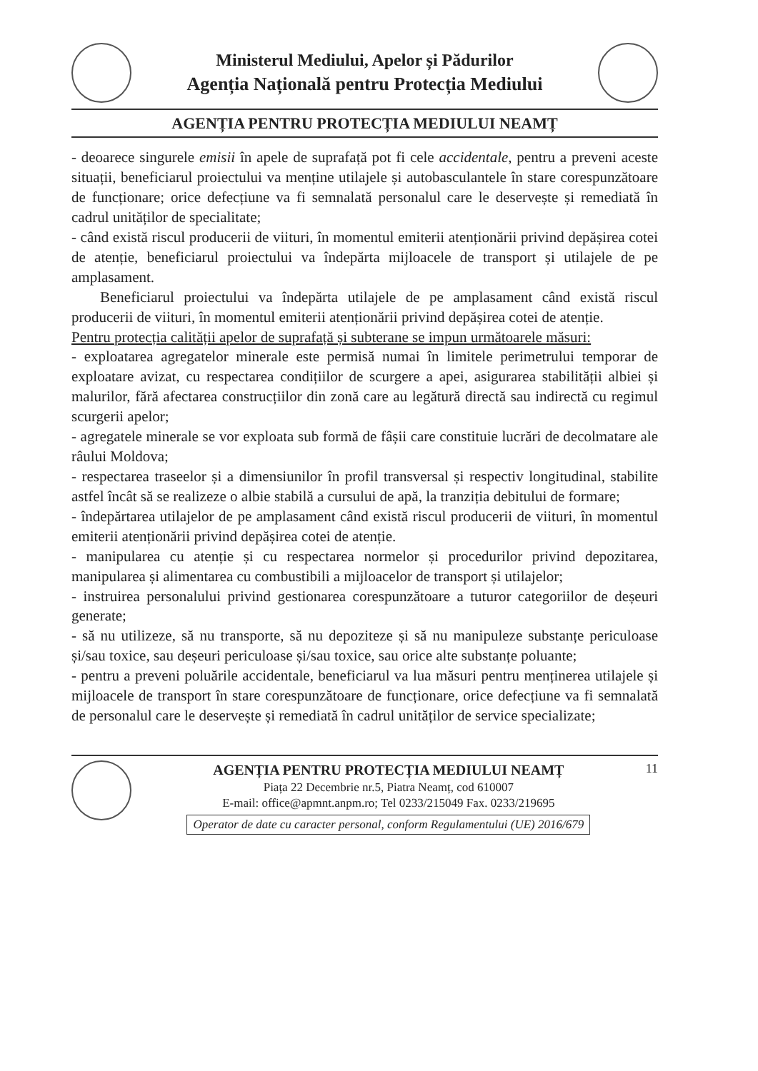Ministerul Mediului, Apelor și Pădurilor
Agenția Națională pentru Protecția Mediului
AGENȚIA PENTRU PROTECȚIA MEDIULUI NEAMȚ
- deoarece singurele emisii în apele de suprafață pot fi cele accidentale, pentru a preveni aceste situații, beneficiarul proiectului va menține utilajele și autobasculantele în stare corespunzătoare de funcționare; orice defecțiune va fi semnalată personalul care le deservește și remediată în cadrul unităților de specialitate;
- când există riscul producerii de viituri, în momentul emiterii atenționării privind depășirea cotei de atenție, beneficiarul proiectului va îndepărta mijloacele de transport și utilajele de pe amplasament.
Beneficiarul proiectului va îndepărta utilajele de pe amplasament când există riscul producerii de viituri, în momentul emiterii atenționării privind depășirea cotei de atenție.
Pentru protecția calității apelor de suprafață și subterane se impun următoarele măsuri:
- exploatarea agregatelor minerale este permisă numai în limitele perimetrului temporar de exploatare avizat, cu respectarea condițiilor de scurgere a apei, asigurarea stabilității albiei și malurilor, fără afectarea construcțiilor din zonă care au legătură directă sau indirectă cu regimul scurgerii apelor;
- agregatele minerale se vor exploata sub formă de fâșii care constituie lucrări de decolmatare ale râului Moldova;
- respectarea traseelor și a dimensiunilor în profil transversal și respectiv longitudinal, stabilite astfel încât să se realizeze o albie stabilă a cursului de apă, la tranziția debitului de formare;
- îndepărtarea utilajelor de pe amplasament când există riscul producerii de viituri, în momentul emiterii atenționării privind depășirea cotei de atenție.
- manipularea cu atenție și cu respectarea normelor și procedurilor privind depozitarea, manipularea și alimentarea cu combustibili a mijloacelor de transport și utilajelor;
- instruirea personalului privind gestionarea corespunzătoare a tuturor categoriilor de deșeuri generate;
- să nu utilizeze, să nu transporte, să nu depoziteze și să nu manipuleze substanțe periculoase și/sau toxice, sau deșeuri periculoase și/sau toxice, sau orice alte substanțe poluante;
- pentru a preveni poluările accidentale, beneficiarul va lua măsuri pentru menținerea utilajele și mijloacele de transport în stare corespunzătoare de funcționare, orice defecțiune va fi semnalată de personalul care le deservește și remediată în cadrul unităților de service specializate;
AGENȚIA PENTRU PROTECȚIA MEDIULUI NEAMȚ
Piața 22 Decembrie nr.5, Piatra Neamț, cod 610007
E-mail: office@apmnt.anpm.ro; Tel 0233/215049 Fax. 0233/219695
Operator de date cu caracter personal, conform Regulamentului (UE) 2016/679
11